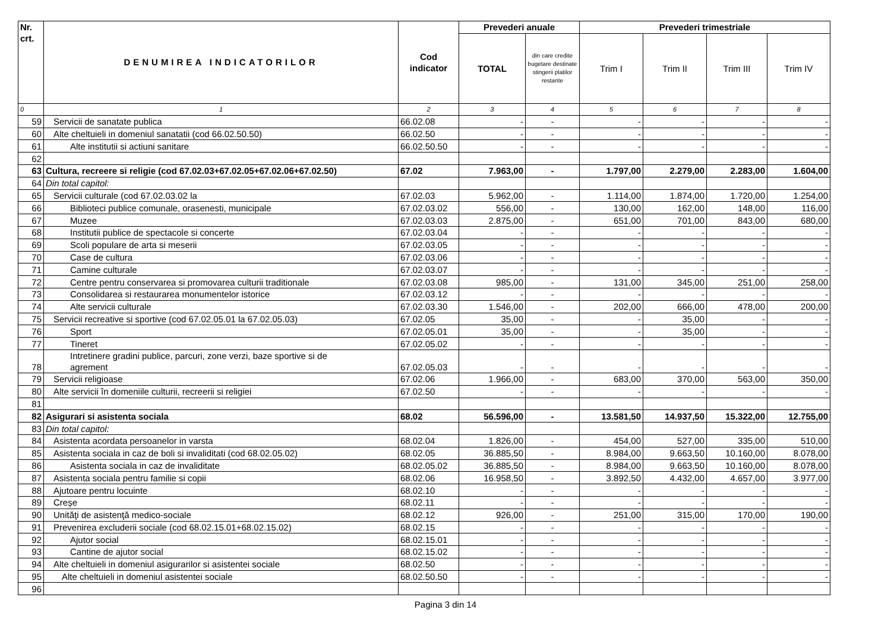| Nr. crt. | DENUMIREA INDICATORILOR | Cod indicator | Prevederi anuale | | Prevederi trimestriale | | | |
| --- | --- | --- | --- | --- | --- | --- | --- | --- |
| | | | TOTAL | din care credite bugetare destinate stingerii platilor restante | Trim I | Trim II | Trim III | Trim IV |
| 0 | 1 | 2 | 3 | 4 | 5 | 6 | 7 | 8 |
| 59 | Servicii de sanatate publica | 66.02.08 | - | - | - | - | - | - |
| 60 | Alte cheltuieli in domeniul sanatatii (cod 66.02.50.50) | 66.02.50 | - | - | - | - | - | - |
| 61 | Alte institutii si actiuni sanitare | 66.02.50.50 | - | - | - | - | - | - |
| 62 | | | | | | | | |
| 63 | Cultura, recreere si religie (cod 67.02.03+67.02.05+67.02.06+67.02.50) | 67.02 | 7.963,00 | - | 1.797,00 | 2.279,00 | 2.283,00 | 1.604,00 |
| 64 | Din total capitol: | | | | | | | |
| 65 | Servicii culturale (cod 67.02.03.02 la | 67.02.03 | 5.962,00 | - | 1.114,00 | 1.874,00 | 1.720,00 | 1.254,00 |
| 66 | Biblioteci publice comunale, orasenesti, municipale | 67.02.03.02 | 556,00 | - | 130,00 | 162,00 | 148,00 | 116,00 |
| 67 | Muzee | 67.02.03.03 | 2.875,00 | - | 651,00 | 701,00 | 843,00 | 680,00 |
| 68 | Institutii publice de spectacole si concerte | 67.02.03.04 | - | - | - | - | - | - |
| 69 | Scoli populare de arta si meserii | 67.02.03.05 | - | - | - | - | - | - |
| 70 | Case de cultura | 67.02.03.06 | - | - | - | - | - | - |
| 71 | Camine culturale | 67.02.03.07 | - | - | - | - | - | - |
| 72 | Centre pentru conservarea si promovarea culturii traditionale | 67.02.03.08 | 985,00 | - | 131,00 | 345,00 | 251,00 | 258,00 |
| 73 | Consolidarea si restaurarea monumentelor istorice | 67.02.03.12 | - | - | - | - | - | - |
| 74 | Alte servicii culturale | 67.02.03.30 | 1.546,00 | - | 202,00 | 666,00 | 478,00 | 200,00 |
| 75 | Servicii recreative si sportive (cod 67.02.05.01 la 67.02.05.03) | 67.02.05 | 35,00 | - | - | 35,00 | - | - |
| 76 | Sport | 67.02.05.01 | 35,00 | - | - | 35,00 | - | - |
| 77 | Tineret | 67.02.05.02 | - | - | - | - | - | - |
| 78 | Intretinere gradini publice, parcuri, zone verzi, baze sportive si de agrement | 67.02.05.03 | - | - | - | - | - | - |
| 79 | Servicii religioase | 67.02.06 | 1.966,00 | - | 683,00 | 370,00 | 563,00 | 350,00 |
| 80 | Alte servicii în domeniile culturii, recreerii si religiei | 67.02.50 | - | - | - | - | - | - |
| 81 | | | | | | | | |
| 82 | Asigurari si asistenta sociala | 68.02 | 56.596,00 | - | 13.581,50 | 14.937,50 | 15.322,00 | 12.755,00 |
| 83 | Din total capitol: | | | | | | | |
| 84 | Asistenta acordata persoanelor in varsta | 68.02.04 | 1.826,00 | - | 454,00 | 527,00 | 335,00 | 510,00 |
| 85 | Asistenta sociala in caz de boli si invaliditati (cod 68.02.05.02) | 68.02.05 | 36.885,50 | - | 8.984,00 | 9.663,50 | 10.160,00 | 8.078,00 |
| 86 | Asistenta sociala in caz de invaliditate | 68.02.05.02 | 36.885,50 | - | 8.984,00 | 9.663,50 | 10.160,00 | 8.078,00 |
| 87 | Asistenta sociala pentru familie si copii | 68.02.06 | 16.958,50 | - | 3.892,50 | 4.432,00 | 4.657,00 | 3.977,00 |
| 88 | Ajutoare pentru locuinte | 68.02.10 | - | - | - | - | - | - |
| 89 | Creşe | 68.02.11 | - | - | - | - | - | - |
| 90 | Unităţi de asistenţă medico-sociale | 68.02.12 | 926,00 | - | 251,00 | 315,00 | 170,00 | 190,00 |
| 91 | Prevenirea excluderii sociale (cod 68.02.15.01+68.02.15.02) | 68.02.15 | - | - | - | - | - | - |
| 92 | Ajutor social | 68.02.15.01 | - | - | - | - | - | - |
| 93 | Cantine de ajutor social | 68.02.15.02 | - | - | - | - | - | - |
| 94 | Alte cheltuieli in domeniul asigurarilor si asistentei sociale | 68.02.50 | - | - | - | - | - | - |
| 95 | Alte cheltuieli in domeniul asistentei sociale | 68.02.50.50 | - | - | - | - | - | - |
| 96 | | | | | | | | |
Pagina 3 din 14